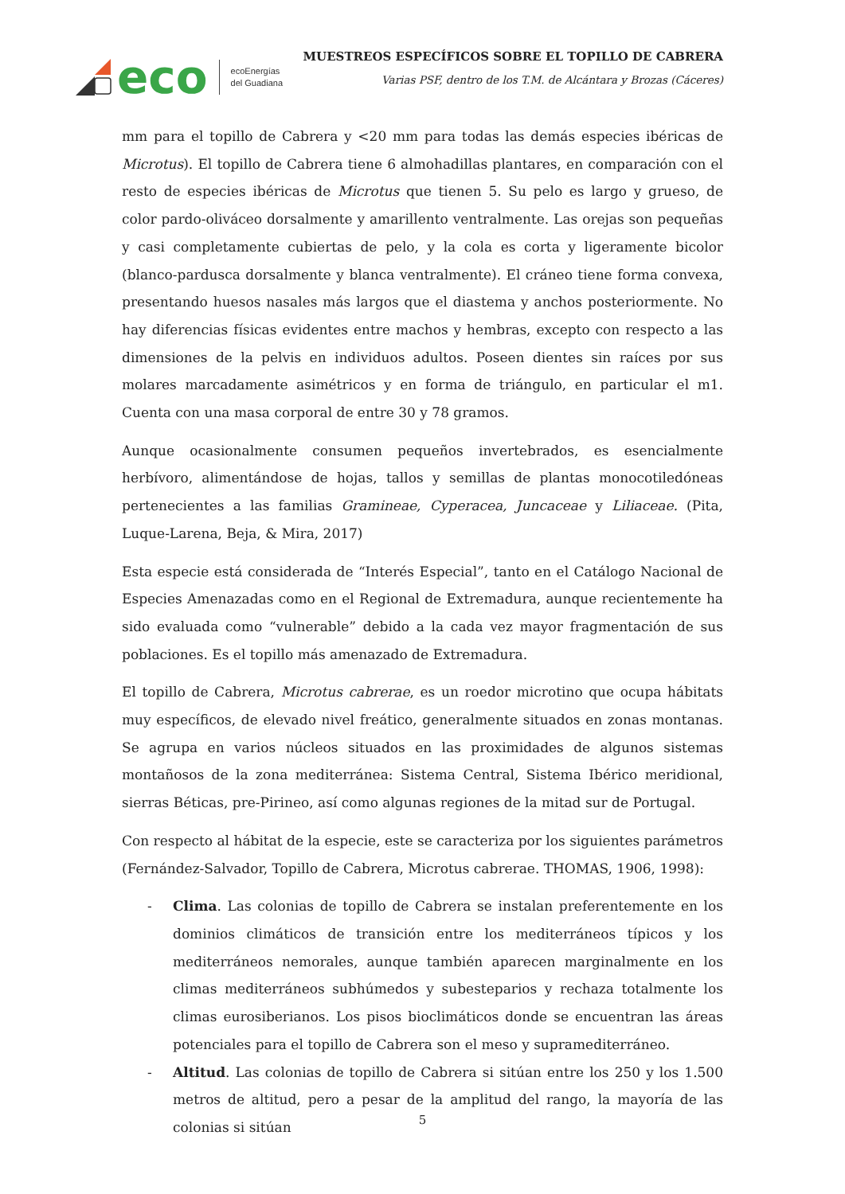eco ecoEnergías
del Guadiana
MUESTREOS ESPECÍFICOS SOBRE EL TOPILLO DE CABRERA
Varias PSF, dentro de los T.M. de Alcántara y Brozas (Cáceres)
mm para el topillo de Cabrera y <20 mm para todas las demás especies ibéricas de Microtus). El topillo de Cabrera tiene 6 almohadillas plantares, en comparación con el resto de especies ibéricas de Microtus que tienen 5. Su pelo es largo y grueso, de color pardo-oliváceo dorsalmente y amarillento ventralmente. Las orejas son pequeñas y casi completamente cubiertas de pelo, y la cola es corta y ligeramente bicolor (blanco-pardusca dorsalmente y blanca ventralmente). El cráneo tiene forma convexa, presentando huesos nasales más largos que el diastema y anchos posteriormente. No hay diferencias físicas evidentes entre machos y hembras, excepto con respecto a las dimensiones de la pelvis en individuos adultos. Poseen dientes sin raíces por sus molares marcadamente asimétricos y en forma de triángulo, en particular el m1. Cuenta con una masa corporal de entre 30 y 78 gramos.
Aunque ocasionalmente consumen pequeños invertebrados, es esencialmente herbívoro, alimentándose de hojas, tallos y semillas de plantas monocotiledóneas pertenecientes a las familias Gramineae, Cyperacea, Juncaceae y Liliaceae. (Pita, Luque-Larena, Beja, & Mira, 2017)
Esta especie está considerada de “Interés Especial”, tanto en el Catálogo Nacional de Especies Amenazadas como en el Regional de Extremadura, aunque recientemente ha sido evaluada como “vulnerable” debido a la cada vez mayor fragmentación de sus poblaciones. Es el topillo más amenazado de Extremadura.
El topillo de Cabrera, Microtus cabrerae, es un roedor microtino que ocupa hábitats muy específicos, de elevado nivel freático, generalmente situados en zonas montanas. Se agrupa en varios núcleos situados en las proximidades de algunos sistemas montañosos de la zona mediterránea: Sistema Central, Sistema Ibérico meridional, sierras Béticas, pre-Pirineo, así como algunas regiones de la mitad sur de Portugal.
Con respecto al hábitat de la especie, este se caracteriza por los siguientes parámetros (Fernández-Salvador, Topillo de Cabrera, Microtus cabrerae. THOMAS, 1906, 1998):
- Clima. Las colonias de topillo de Cabrera se instalan preferentemente en los dominios climáticos de transición entre los mediterráneos típicos y los mediterráneos nemorales, aunque también aparecen marginalmente en los climas mediterráneos subhúmedos y subesteparios y rechaza totalmente los climas eurosiberianos. Los pisos bioclimáticos donde se encuentran las áreas potenciales para el topillo de Cabrera son el meso y supramediterráneo.
- Altitud. Las colonias de topillo de Cabrera si sitúan entre los 250 y los 1.500 metros de altitud, pero a pesar de la amplitud del rango, la mayoría de las colonias si sitúan
5